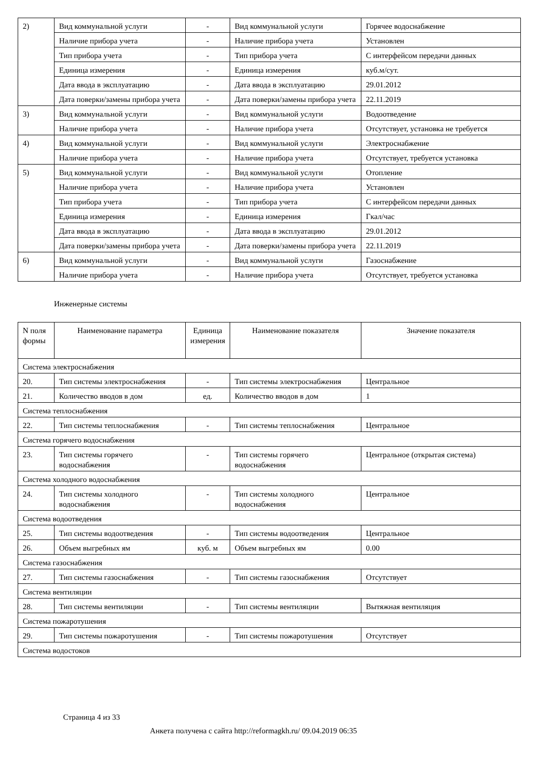| 2) | Вид коммунальной услуги | - | Вид коммунальной услуги | Горячее водоснабжение |
| | Наличие прибора учета | - | Наличие прибора учета | Установлен |
| | Тип прибора учета | - | Тип прибора учета | С интерфейсом передачи данных |
| | Единица измерения | - | Единица измерения | куб.м/сут. |
| | Дата ввода в эксплуатацию | - | Дата ввода в эксплуатацию | 29.01.2012 |
| | Дата поверки/замены прибора учета | - | Дата поверки/замены прибора учета | 22.11.2019 |
| 3) | Вид коммунальной услуги | - | Вид коммунальной услуги | Водоотведение |
| | Наличие прибора учета | - | Наличие прибора учета | Отсутствует, установка не требуется |
| 4) | Вид коммунальной услуги | - | Вид коммунальной услуги | Электроснабжение |
| | Наличие прибора учета | - | Наличие прибора учета | Отсутствует, требуется установка |
| 5) | Вид коммунальной услуги | - | Вид коммунальной услуги | Отопление |
| | Наличие прибора учета | - | Наличие прибора учета | Установлен |
| | Тип прибора учета | - | Тип прибора учета | С интерфейсом передачи данных |
| | Единица измерения | - | Единица измерения | Гкал/час |
| | Дата ввода в эксплуатацию | - | Дата ввода в эксплуатацию | 29.01.2012 |
| | Дата поверки/замены прибора учета | - | Дата поверки/замены прибора учета | 22.11.2019 |
| 6) | Вид коммунальной услуги | - | Вид коммунальной услуги | Газоснабжение |
| | Наличие прибора учета | - | Наличие прибора учета | Отсутствует, требуется установка |
Инженерные системы
| N поля формы | Наименование параметра | Единица измерения | Наименование показателя | Значение показателя |
| --- | --- | --- | --- | --- |
| Система электроснабжения | | | | |
| 20. | Тип системы электроснабжения | - | Тип системы электроснабжения | Центральное |
| 21. | Количество вводов в дом | ед. | Количество вводов в дом | 1 |
| Система теплоснабжения | | | | |
| 22. | Тип системы теплоснабжения | - | Тип системы теплоснабжения | Центральное |
| Система горячего водоснабжения | | | | |
| 23. | Тип системы горячего водоснабжения | - | Тип системы горячего водоснабжения | Центральное (открытая система) |
| Система холодного водоснабжения | | | | |
| 24. | Тип системы холодного водоснабжения | - | Тип системы холодного водоснабжения | Центральное |
| Система водоотведения | | | | |
| 25. | Тип системы водоотведения | - | Тип системы водоотведения | Центральное |
| 26. | Объем выгребных ям | куб. м | Объем выгребных ям | 0.00 |
| Система газоснабжения | | | | |
| 27. | Тип системы газоснабжения | - | Тип системы газоснабжения | Отсутствует |
| Система вентиляции | | | | |
| 28. | Тип системы вентиляции | - | Тип системы вентиляции | Вытяжная вентиляция |
| Система пожаротушения | | | | |
| 29. | Тип системы пожаротушения | - | Тип системы пожаротушения | Отсутствует |
| Система водостоков | | | | |
Страница 4 из 33
Анкета получена с сайта http://reformagkh.ru/ 09.04.2019 06:35